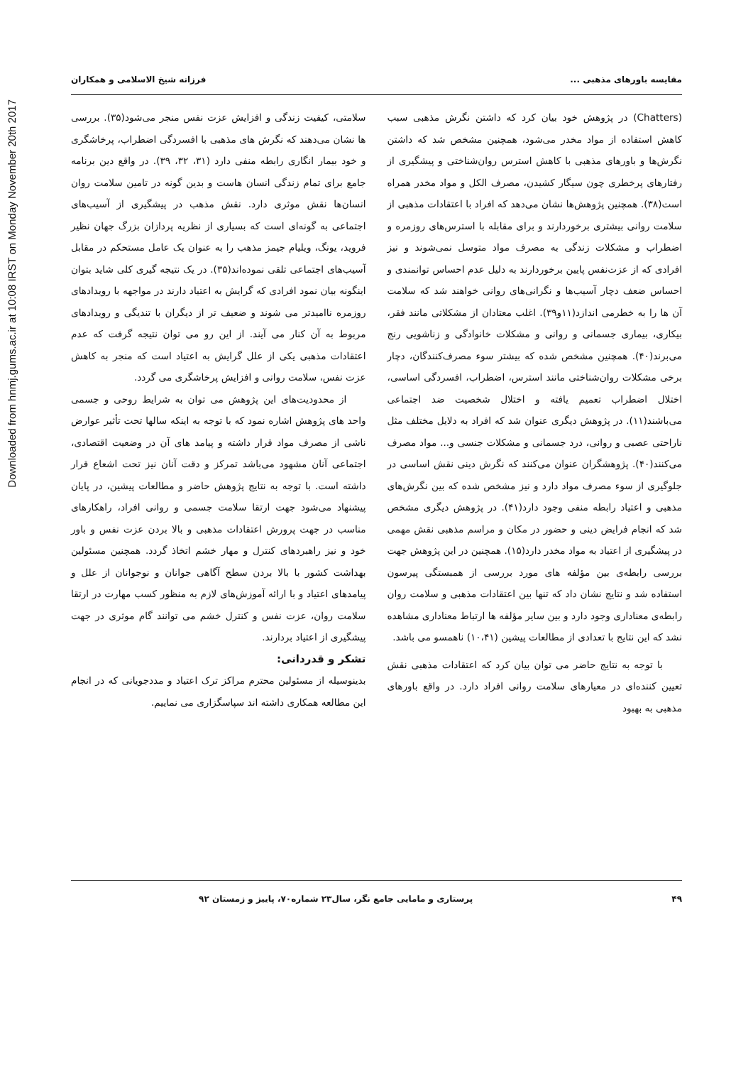Downloaded from hnmj.gums.ac.ir at 10:08 IRST on Monday November 20th 2017
مقایسه باورهای مذهبی ... فرزانه شیخ الاسلامی و همکاران
(Chatters) در پژوهش خود بیان کرد که داشتن نگرش مذهبی سبب کاهش استفاده از مواد مخدر می‌شود، همچنین مشخص شد که داشتن نگرش‌ها و باورهای مذهبی با کاهش استرس روان‌شناختی و پیشگیری از رفتارهای پرخطری چون سیگار کشیدن، مصرف الکل و مواد مخدر همراه است(۳۸). همچنین پژوهش‌ها نشان می‌دهد که افراد با اعتقادات مذهبی از سلامت روانی بیشتری برخوردارند و برای مقابله با استرس‌های روزمره و اضطراب و مشکلات زندگی به مصرف مواد متوسل نمی‌شوند و نیز افرادی که از عزت‌نفس پایین برخوردارند به دلیل عدم احساس توانمندی و احساس ضعف دچار آسیب‌ها و نگرانی‌های روانی خواهند شد که سلامت آن ها را به خطرمی اندازد(۱۱و۳۹). اغلب معتادان از مشکلاتی مانند فقر، بیکاری، بیماری جسمانی و روانی و مشکلات خانوادگی و زناشویی رنج می‌برند(۴۰). همچنین مشخص شده که بیشتر سوء مصرف‌کنندگان، دچار برخی مشکلات روان‌شناختی مانند استرس، اضطراب، افسردگی اساسی، اختلال اضطراب تعمیم یافته و اختلال شخصیت ضد اجتماعی می‌باشند(۱۱). در پژوهش دیگری عنوان شد که افراد به دلایل مختلف مثل ناراحتی عصبی و روانی، درد جسمانی و مشکلات جنسی و... مواد مصرف می‌کنند(۴۰). پژوهشگران عنوان می‌کنند که نگرش دینی نقش اساسی در جلوگیری از سوء مصرف مواد دارد و نیز مشخص شده که بین نگرش‌های مذهبی و اعتیاد رابطه منفی وجود دارد(۴۱). در پژوهش دیگری مشخص شد که انجام فرایض دینی و حضور در مکان و مراسم مذهبی نقش مهمی در پیشگیری از اعتیاد به مواد مخدر دارد(۱۵). همچنین در این پژوهش جهت بررسی رابطه‌ی بین مؤلفه های مورد بررسی از همبستگی پیرسون استفاده شد و نتایج نشان داد که تنها بین اعتقادات مذهبی و سلامت روان رابطه‌ی معناداری وجود دارد و بین سایر مؤلفه ها ارتباط معناداری مشاهده نشد که این نتایج با تعدادی از مطالعات پیشین (۱۰،۴۱) ناهمسو می باشد.
با توجه به نتایج حاضر می توان بیان کرد که اعتقادات مذهبی نقش تعیین کننده‌ای در معیارهای سلامت روانی افراد دارد. در واقع باورهای مذهبی به بهبود
سلامتی، کیفیت زندگی و افزایش عزت نفس منجر می‌شود(۳۵). بررسی ها نشان می‌دهند که نگرش های مذهبی با افسردگی اضطراب، پرخاشگری و خود بیمار انگاری رابطه منفی دارد (۳۱، ۳۲، ۳۹). در واقع دین برنامه جامع برای تمام زندگی انسان هاست و بدین گونه در تامین سلامت روان انسان‌ها نقش موثری دارد. نقش مذهب در پیشگیری از آسیب‌های اجتماعی به گونه‌ای است که بسیاری از نظریه پردازان بزرگ جهان نظیر فروید، یونگ، ویلیام جیمز مذهب را به عنوان یک عامل مستحکم در مقابل آسیب‌های اجتماعی تلقی نموده‌اند(۳۵). در یک نتیجه گیری کلی شاید بتوان اینگونه بیان نمود افرادی که گرایش به اعتیاد دارند در مواجهه با رویدادهای روزمره ناامیدتر می شوند و ضعیف تر از دیگران با تندیگی و رویدادهای مربوط به آن کنار می آیند. از این رو می توان نتیجه گرفت که عدم اعتقادات مذهبی یکی از علل گرایش به اعتیاد است که منجر به کاهش عزت نفس، سلامت روانی و افزایش پرخاشگری می گردد.
از محدودیت‌های این پژوهش می توان به شرایط روحی و جسمی واحد های پژوهش اشاره نمود که با توجه به اینکه سالها تحت تأثیر عوارض ناشی از مصرف مواد قرار داشته و پیامد های آن در وضعیت اقتصادی، اجتماعی آنان مشهود می‌باشد تمرکز و دقت آنان نیز تحت اشعاع قرار داشته است. با توجه به نتایج پژوهش حاضر و مطالعات پیشین، در پایان پیشنهاد می‌شود جهت ارتقا سلامت جسمی و روانی افراد، راهکارهای مناسب در جهت پرورش اعتقادات مذهبی و بالا بردن عزت نفس و باور خود و نیز راهبردهای کنترل و مهار خشم اتخاذ گردد. همچنین مسئولین بهداشت کشور با بالا بردن سطح آگاهی جوانان و نوجوانان از علل و پیامدهای اعتیاد و با ارائه آموزش‌های لازم به منظور کسب مهارت در ارتقا سلامت روان، عزت نفس و کنترل خشم می توانند گام موثری در جهت پیشگیری از اعتیاد بردارند.
تشکر و قدردانی:
بدینوسیله از مسئولین محترم مراکز ترک اعتیاد و مددجویانی که در انجام این مطالعه همکاری داشته اند سپاسگزاری می نماییم.
۴۹ پرستاری و مامایی جامع نگر، سال۲۳ شماره۷۰، پاییز و زمستان ۹۲